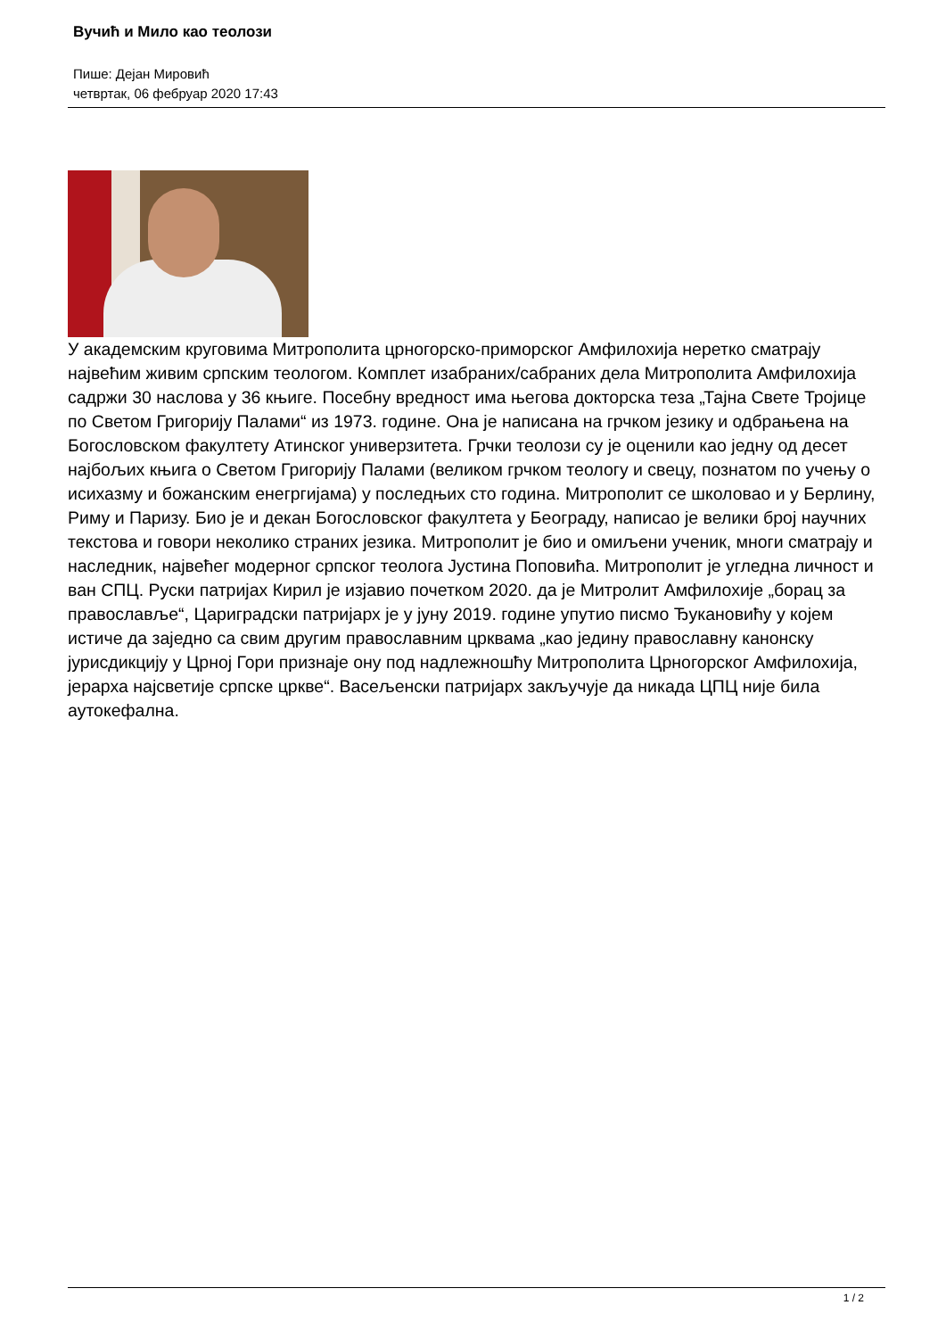Вучић и Мило као теолози
Пише: Дејан Мировић
четвртак, 06 фебруар 2020 17:43
У академским круговима Митрополита црногорско-приморског Амфилохија неретко сматрају највећим живим српским теологом. Комплет изабраних/сабраних дела Митрополита Амфилохија садржи 30 наслова у 36 књиге. Посебну вредност има његова докторска теза „Тајна Свете Тројице по Светом Григорију Палами“ из 1973. године. Она је написана на грчком језику и одбрањена на Богословском факултету Атинског универзитета. Грчки теолози су је оценили као једну од десет најбољих књига о Светом Григорију Палами (великом грчком теологу и свецу, познатом по учењу о исихазму и божанским енегргијама) у последњих сто година. Митрополит се школовао и у Берлину, Риму и Паризу. Био је и декан Богословског факултета у Београду, написао је велики број научних текстова и говори неколико страних језика. Митрополит је био и омиљени ученик, многи сматрају и наследник, највећег модерног српског теолога Јустина Поповића. Митрополит је угледна личност и ван СПЦ. Руски патријах Кирил је изјавио почетком 2020. да је Митролит Амфилохије „борац за православље“, Цариградски патријарх је у јуну 2019. године упутио писмо Ђукановићу у којем истиче да заједно са свим другим православним црквама „као једину православну канонску јурисдикцију у Црној Гори признаје ону под надлежношћу Митрополита Црногорског Амфилохија, јерарха најсветије српске цркве“. Васељенски патријарх закључује да никада ЦПЦ није била аутокефална.
1 / 2